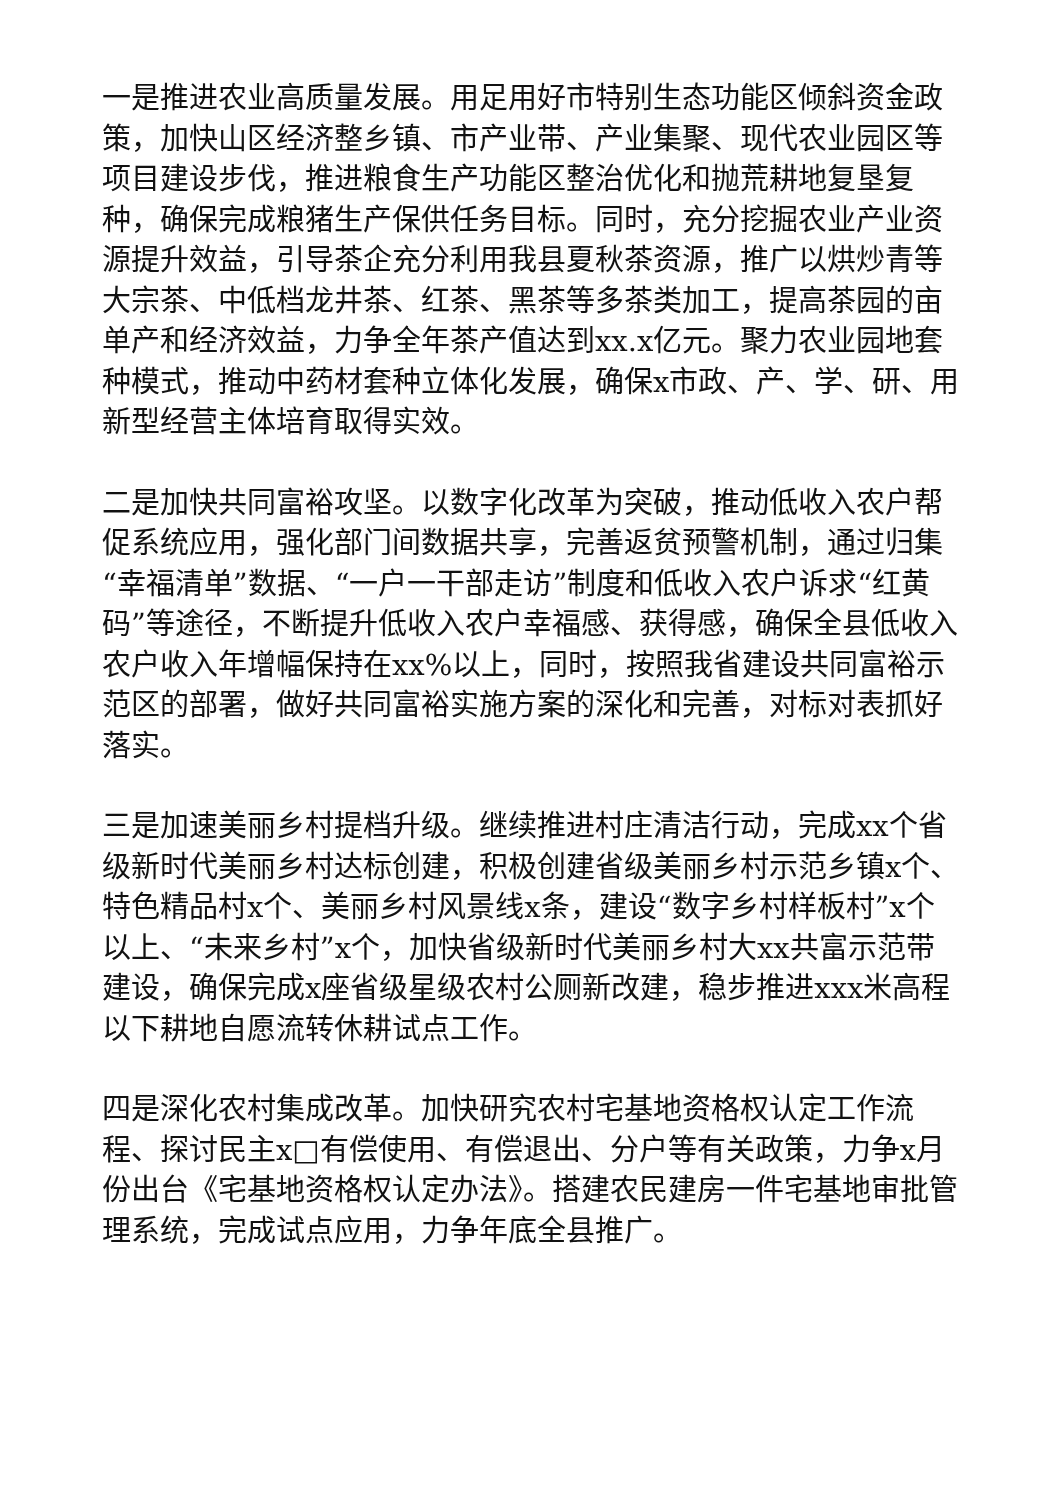一是推进农业高质量发展。用足用好市特别生态功能区倾斜资金政策，加快山区经济整乡镇、市产业带、产业集聚、现代农业园区等项目建设步伐，推进粮食生产功能区整治优化和抛荒耕地复垦复种，确保完成粮猪生产保供任务目标。同时，充分挖掘农业产业资源提升效益，引导茶企充分利用我县夏秋茶资源，推广以烘炒青等大宗茶、中低档龙井茶、红茶、黑茶等多茶类加工，提高茶园的亩单产和经济效益，力争全年茶产值达到xx.x亿元。聚力农业园地套种模式，推动中药材套种立体化发展，确保x市政、产、学、研、用新型经营主体培育取得实效。
二是加快共同富裕攻坚。以数字化改革为突破，推动低收入农户帮促系统应用，强化部门间数据共享，完善返贫预警机制，通过归集“幸福清单”数据、“一户一干部走访”制度和低收入农户诉求“红黄码”等途径，不断提升低收入农户幸福感、获得感，确保全县低收入农户收入年增幅保持在xx%以上，同时，按照我省建设共同富裕示范区的部署，做好共同富裕实施方案的深化和完善，对标对表抓好落实。
三是加速美丽乡村提档升级。继续推进村庄清洁行动，完成xx个省级新时代美丽乡村达标创建，积极创建省级美丽乡村示范乡镇x个、特色精品村x个、美丽乡村风景线x条，建设“数字乡村样板村”x个以上、“未来乡村”x个，加快省级新时代美丽乡村大xx共富示范带建设，确保完成x座省级星级农村公厕新改建，稳步推进xxx米高程以下耕地自愿流转休耕试点工作。
四是深化农村集成改革。加快研究农村宅基地资格权认定工作流程、探讨民主x□有偿使用、有偿退出、分户等有关政策，力争x月份出台《宅基地资格权认定办法》。搭建农民建房一件宅基地审批管理系统，完成试点应用，力争年底全县推广。